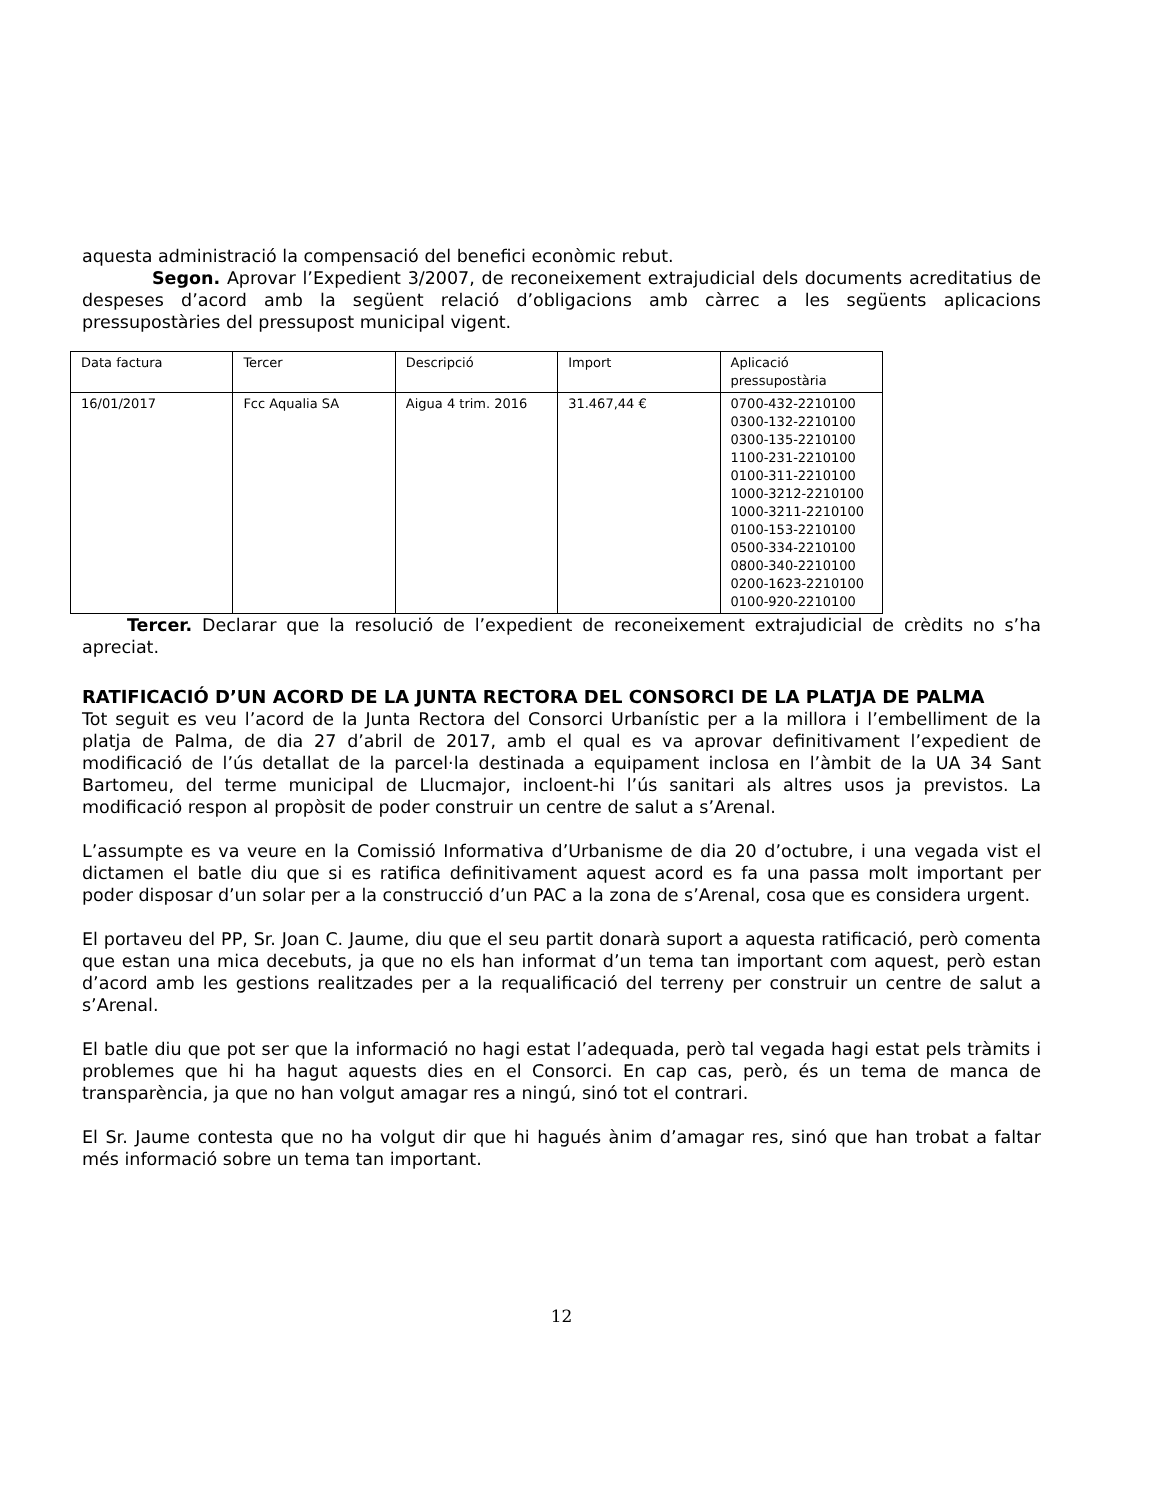aquesta administració la compensació del benefici econòmic rebut.
Segon. Aprovar l’Expedient 3/2007, de reconeixement extrajudicial dels documents acreditatius de despeses d’acord amb la següent relació d’obligacions amb càrrec a les següents aplicacions pressupostàries del pressupost municipal vigent.
| Data factura | Tercer | Descripció | Import | Aplicació pressupostària |
| 16/01/2017 | Fcc Aqualia SA | Aigua 4 trim. 2016 | 31.467,44 € | 0700-432-2210100 0300-132-2210100 0300-135-2210100 1100-231-2210100 0100-311-2210100 1000-3212-2210100 1000-3211-2210100 0100-153-2210100 0500-334-2210100 0800-340-2210100 0200-1623-2210100 0100-920-2210100 |
Tercer. Declarar que la resolució de l’expedient de reconeixement extrajudicial de crèdits no s’ha apreciat.
RATIFICACIÓ D’UN ACORD DE LA JUNTA RECTORA DEL CONSORCI DE LA PLATJA DE PALMA
Tot seguit es veu l’acord de la Junta Rectora del Consorci Urbanístic per a la millora i l’embelliment de la platja de Palma, de dia 27 d’abril de 2017, amb el qual es va aprovar definitivament l’expedient de modificació de l’ús detallat de la parcel·la destinada a equipament inclosa en l’àmbit de la UA 34 Sant Bartomeu, del terme municipal de Llucmajor, incloent-hi l’ús sanitari als altres usos ja previstos. La modificació respon al propòsit de poder construir un centre de salut a s’Arenal.
L’assumpte es va veure en la Comissió Informativa d’Urbanisme de dia 20 d’octubre, i una vegada vist el dictamen el batle diu que si es ratifica definitivament aquest acord es fa una passa molt important per poder disposar d’un solar per a la construcció d’un PAC a la zona de s’Arenal, cosa que es considera urgent.
El portaveu del PP, Sr. Joan C. Jaume, diu que el seu partit donarà suport a aquesta ratificació, però comenta que estan una mica decebuts, ja que no els han informat d’un tema tan important com aquest, però estan d’acord amb les gestions realitzades per a la requalificació del terreny per construir un centre de salut a s’Arenal.
El batle diu que pot ser que la informació no hagi estat l’adequada, però tal vegada hagi estat pels tràmits i problemes que hi ha hagut aquests dies en el Consorci. En cap cas, però, és un tema de manca de transparència, ja que no han volgut amagar res a ningú, sinó tot el contrari.
El Sr. Jaume contesta que no ha volgut dir que hi hagués ànim d’amagar res, sinó que han trobat a faltar més informació sobre un tema tan important.
12